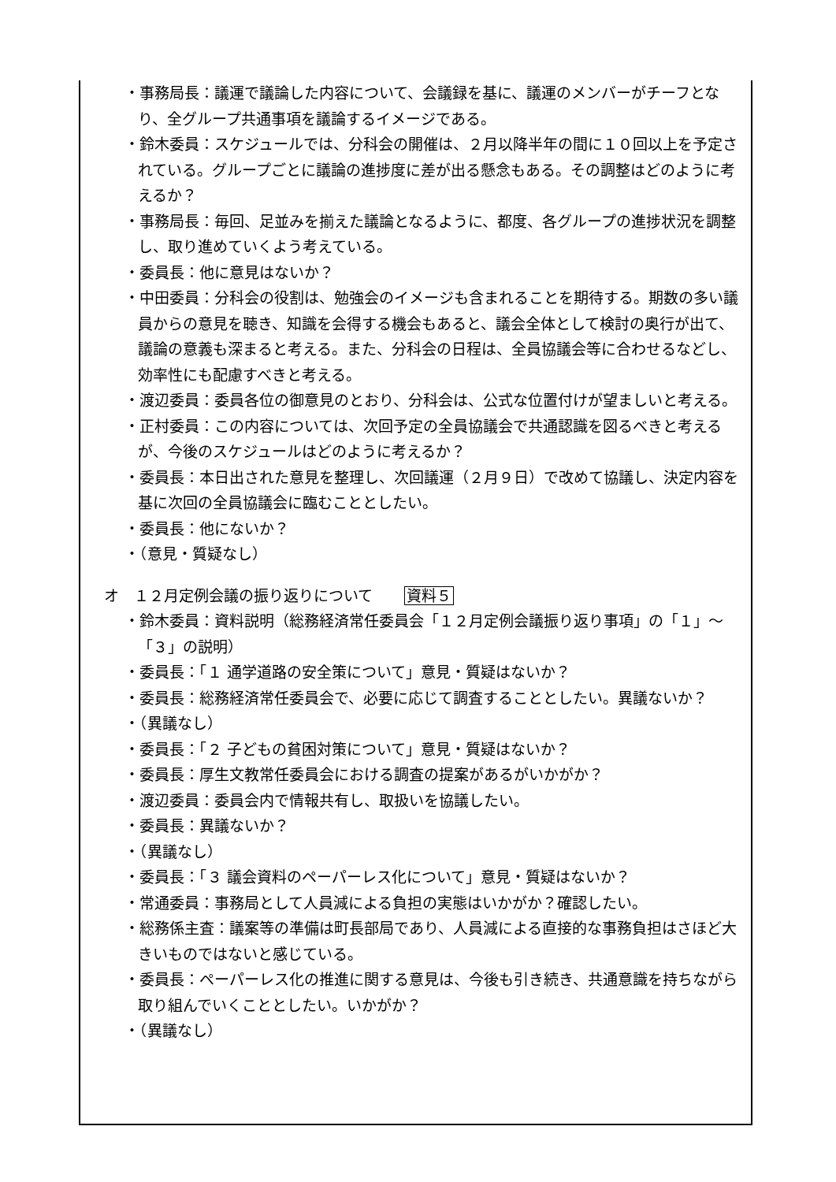・事務局長：議運で議論した内容について、会議録を基に、議運のメンバーがチーフとなり、全グループ共通事項を議論するイメージである。
・鈴木委員：スケジュールでは、分科会の開催は、２月以降半年の間に１０回以上を予定されている。グループごとに議論の進捗度に差が出る懸念もある。その調整はどのように考えるか？
・事務局長：毎回、足並みを揃えた議論となるように、都度、各グループの進捗状況を調整し、取り進めていくよう考えている。
・委員長：他に意見はないか？
・中田委員：分科会の役割は、勉強会のイメージも含まれることを期待する。期数の多い議員からの意見を聴き、知識を会得する機会もあると、議会全体として検討の奥行が出て、議論の意義も深まると考える。また、分科会の日程は、全員協議会等に合わせるなどし、効率性にも配慮すべきと考える。
・渡辺委員：委員各位の御意見のとおり、分科会は、公式な位置付けが望ましいと考える。
・正村委員：この内容については、次回予定の全員協議会で共通認識を図るべきと考えるが、今後のスケジュールはどのように考えるか？
・委員長：本日出された意見を整理し、次回議運（２月９日）で改めて協議し、決定内容を基に次回の全員協議会に臨むこととしたい。
・委員長：他にないか？
・（意見・質疑なし）
オ　１２月定例会議の振り返りについて 資料５
・鈴木委員：資料説明（総務経済常任委員会「１２月定例会議振り返り事項」の「１」～「３」の説明）
・委員長：「１ 通学道路の安全策について」意見・質疑はないか？
・委員長：総務経済常任委員会で、必要に応じて調査することとしたい。異議ないか？
・（異議なし）
・委員長：「２ 子どもの貧困対策について」意見・質疑はないか？
・委員長：厚生文教常任委員会における調査の提案があるがいかがか？
・渡辺委員：委員会内で情報共有し、取扱いを協議したい。
・委員長：異議ないか？
・（異議なし）
・委員長：「３ 議会資料のペーパーレス化について」意見・質疑はないか？
・常通委員：事務局として人員減による負担の実態はいかがか？確認したい。
・総務係主査：議案等の準備は町長部局であり、人員減による直接的な事務負担はさほど大きいものではないと感じている。
・委員長：ペーパーレス化の推進に関する意見は、今後も引き続き、共通意識を持ちながら取り組んでいくこととしたい。いかがか？
・（異議なし）